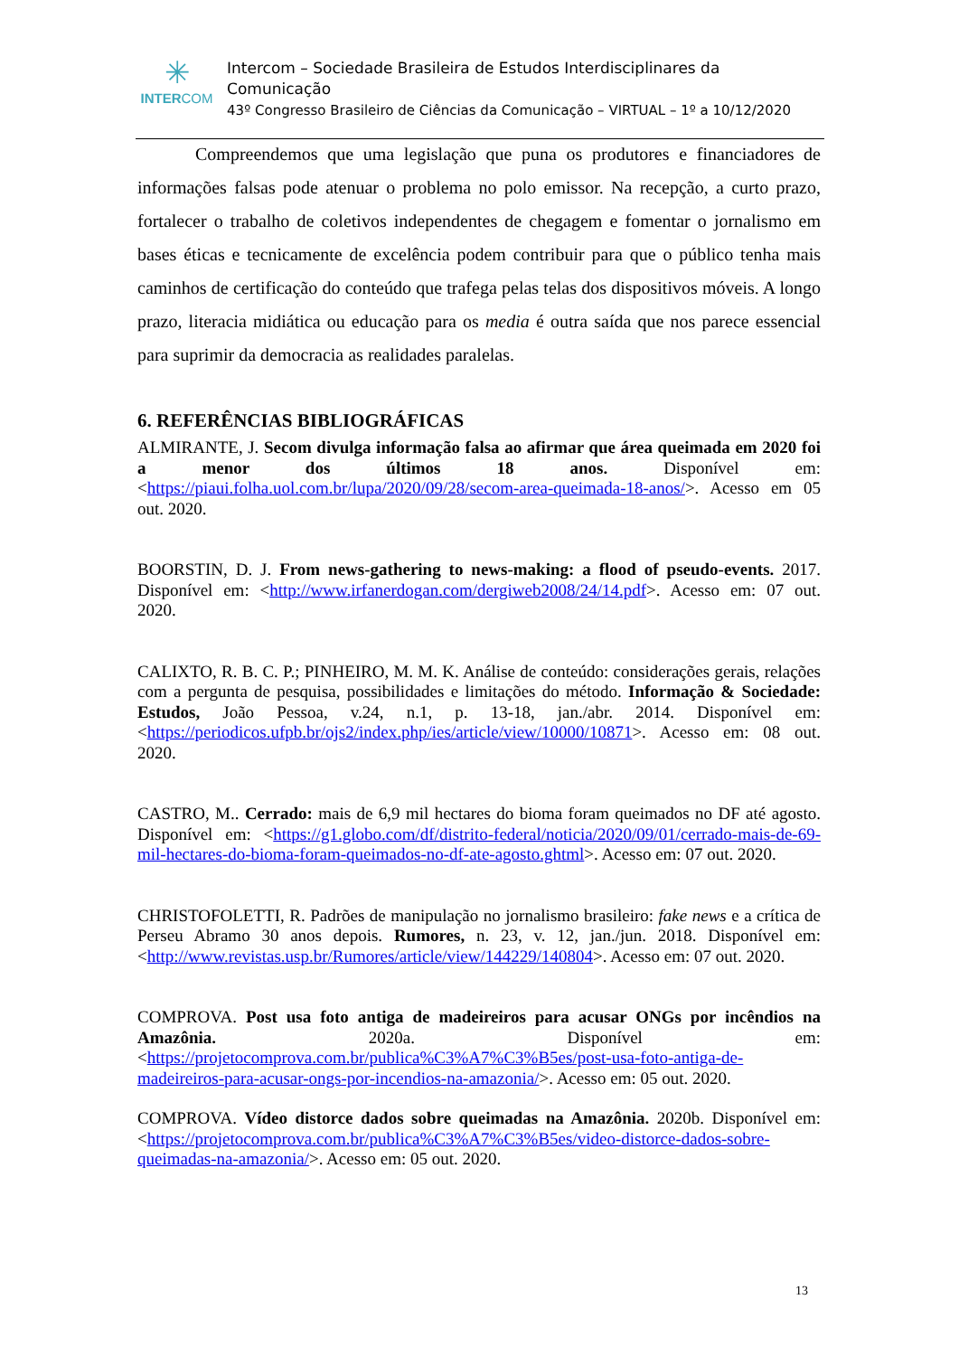✳
INTERCOM
Intercom – Sociedade Brasileira de Estudos Interdisciplinares da Comunicação
43º Congresso Brasileiro de Ciências da Comunicação – VIRTUAL – 1º a 10/12/2020
Compreendemos que uma legislação que puna os produtores e financiadores de informações falsas pode atenuar o problema no polo emissor. Na recepção, a curto prazo, fortalecer o trabalho de coletivos independentes de chegagem e fomentar o jornalismo em bases éticas e tecnicamente de excelência podem contribuir para que o público tenha mais caminhos de certificação do conteúdo que trafega pelas telas dos dispositivos móveis. A longo prazo, literacia midiática ou educação para os media é outra saída que nos parece essencial para suprimir da democracia as realidades paralelas.
6. REFERÊNCIAS BIBLIOGRÁFICAS
ALMIRANTE, J. Secom divulga informação falsa ao afirmar que área queimada em 2020 foi a menor dos últimos 18 anos. Disponível em: <https://piaui.folha.uol.com.br/lupa/2020/09/28/secom-area-queimada-18-anos/>. Acesso em 05 out. 2020.
BOORSTIN, D. J. From news-gathering to news-making: a flood of pseudo-events. 2017. Disponível em: <http://www.irfanerdogan.com/dergiweb2008/24/14.pdf>. Acesso em: 07 out. 2020.
CALIXTO, R. B. C. P.; PINHEIRO, M. M. K. Análise de conteúdo: considerações gerais, relações com a pergunta de pesquisa, possibilidades e limitações do método. Informação & Sociedade: Estudos, João Pessoa, v.24, n.1, p. 13-18, jan./abr. 2014. Disponível em: <https://periodicos.ufpb.br/ojs2/index.php/ies/article/view/10000/10871>. Acesso em: 08 out. 2020.
CASTRO, M.. Cerrado: mais de 6,9 mil hectares do bioma foram queimados no DF até agosto. Disponível em: <https://g1.globo.com/df/distrito-federal/noticia/2020/09/01/cerrado-mais-de-69-mil-hectares-do-bioma-foram-queimados-no-df-ate-agosto.ghtml>. Acesso em: 07 out. 2020.
CHRISTOFOLETTI, R. Padrões de manipulação no jornalismo brasileiro: fake news e a crítica de Perseu Abramo 30 anos depois. Rumores, n. 23, v. 12, jan./jun. 2018. Disponível em: <http://www.revistas.usp.br/Rumores/article/view/144229/140804>. Acesso em: 07 out. 2020.
COMPROVA. Post usa foto antiga de madeireiros para acusar ONGs por incêndios na Amazônia. 2020a. Disponível em: <https://projetocomprova.com.br/publica%C3%A7%C3%B5es/post-usa-foto-antiga-de-madeireiros-para-acusar-ongs-por-incendios-na-amazonia/>. Acesso em: 05 out. 2020.
COMPROVA. Vídeo distorce dados sobre queimadas na Amazônia. 2020b. Disponível em: <https://projetocomprova.com.br/publica%C3%A7%C3%B5es/video-distorce-dados-sobre-queimadas-na-amazonia/>. Acesso em: 05 out. 2020.
13